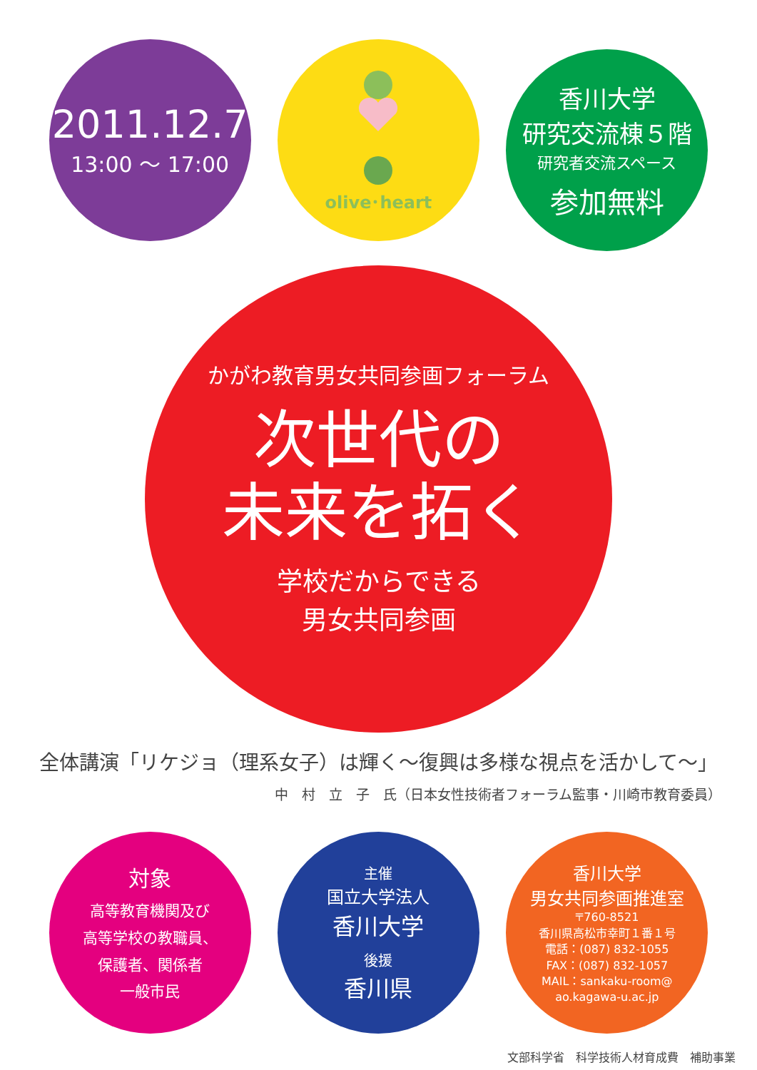2011.12.7
13:00 ～ 17:00
olive･heart
香川大学
研究交流棟５階
研究者交流スペース
参加無料
かがわ教育男女共同参画フォーラム
次世代の
未来を拓く
学校だからできる
男女共同参画
全体講演「リケジョ（理系女子）は輝く～復興は多様な視点を活かして～」
中　村　立　子　氏（日本女性技術者フォーラム監事・川崎市教育委員）
対象
高等教育機関及び
高等学校の教職員、
保護者、関係者
一般市民
主催
国立大学法人
香川大学
後援
香川県
香川大学
男女共同参画推進室
〒760-8521
香川県高松市幸町１番１号
電話：(087) 832-1055
FAX：(087) 832-1057
MAIL：sankaku-room@
ao.kagawa-u.ac.jp
文部科学省　科学技術人材育成費　補助事業